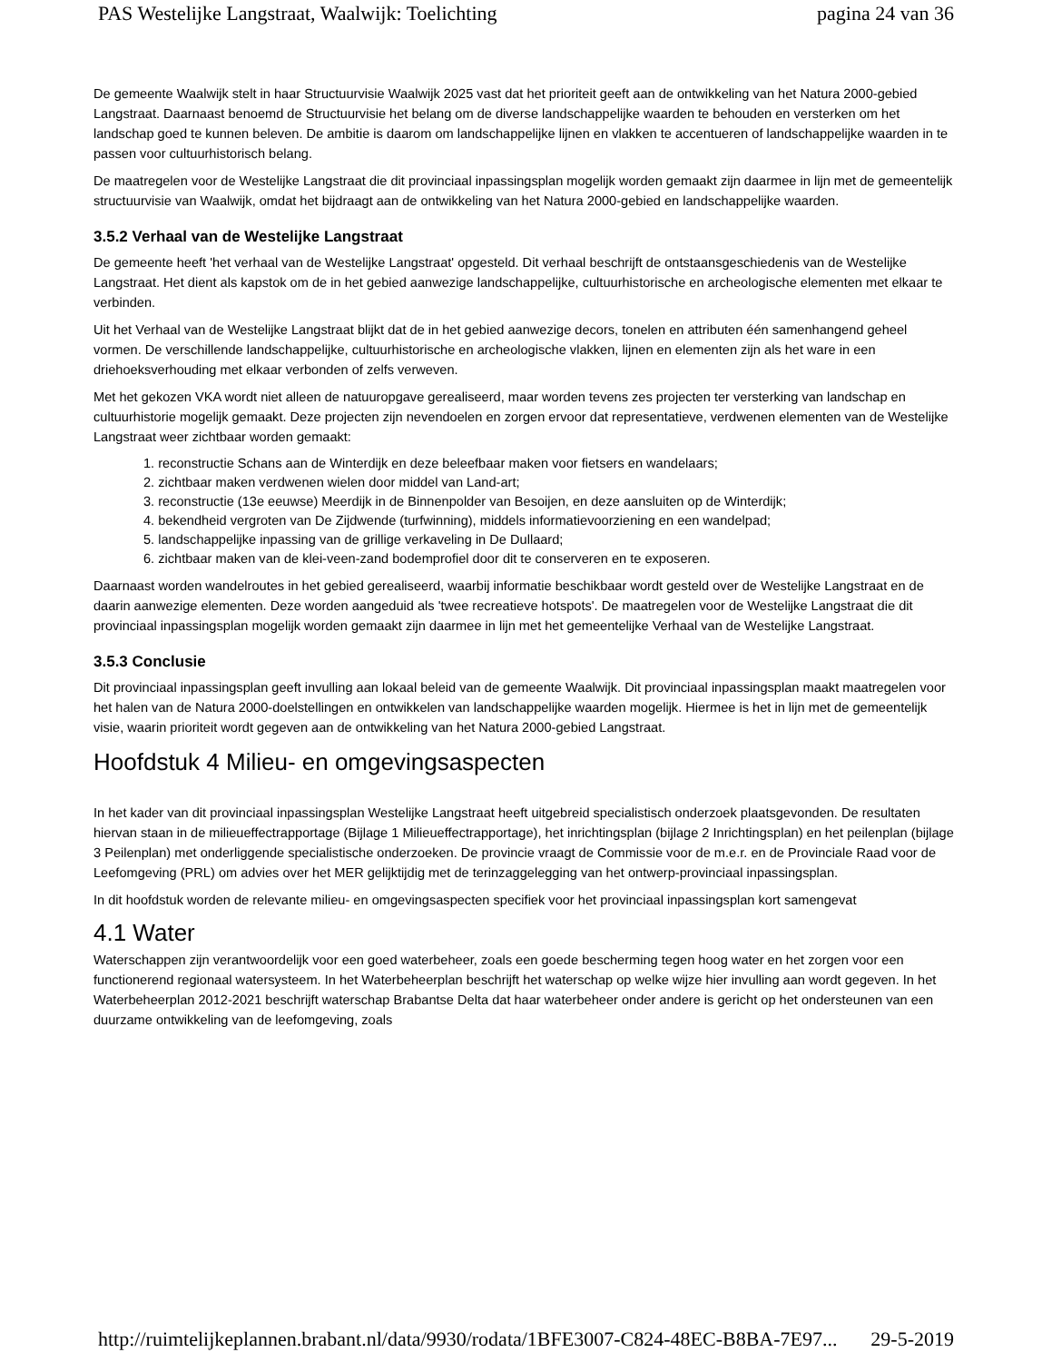PAS Westelijke Langstraat, Waalwijk: Toelichting pagina 24 van 36
De gemeente Waalwijk stelt in haar Structuurvisie Waalwijk 2025 vast dat het prioriteit geeft aan de ontwikkeling van het Natura 2000-gebied Langstraat. Daarnaast benoemd de Structuurvisie het belang om de diverse landschappelijke waarden te behouden en versterken om het landschap goed te kunnen beleven. De ambitie is daarom om landschappelijke lijnen en vlakken te accentueren of landschappelijke waarden in te passen voor cultuurhistorisch belang.
De maatregelen voor de Westelijke Langstraat die dit provinciaal inpassingsplan mogelijk worden gemaakt zijn daarmee in lijn met de gemeentelijk structuurvisie van Waalwijk, omdat het bijdraagt aan de ontwikkeling van het Natura 2000-gebied en landschappelijke waarden.
3.5.2 Verhaal van de Westelijke Langstraat
De gemeente heeft 'het verhaal van de Westelijke Langstraat' opgesteld. Dit verhaal beschrijft de ontstaansgeschiedenis van de Westelijke Langstraat. Het dient als kapstok om de in het gebied aanwezige landschappelijke, cultuurhistorische en archeologische elementen met elkaar te verbinden.
Uit het Verhaal van de Westelijke Langstraat blijkt dat de in het gebied aanwezige decors, tonelen en attributen één samenhangend geheel vormen. De verschillende landschappelijke, cultuurhistorische en archeologische vlakken, lijnen en elementen zijn als het ware in een driehoeksverhouding met elkaar verbonden of zelfs verweven.
Met het gekozen VKA wordt niet alleen de natuuropgave gerealiseerd, maar worden tevens zes projecten ter versterking van landschap en cultuurhistorie mogelijk gemaakt. Deze projecten zijn nevendoelen en zorgen ervoor dat representatieve, verdwenen elementen van de Westelijke Langstraat weer zichtbaar worden gemaakt:
1. reconstructie Schans aan de Winterdijk en deze beleefbaar maken voor fietsers en wandelaars;
2. zichtbaar maken verdwenen wielen door middel van Land-art;
3. reconstructie (13e eeuwse) Meerdijk in de Binnenpolder van Besoijen, en deze aansluiten op de Winterdijk;
4. bekendheid vergroten van De Zijdwende (turfwinning), middels informatievoorziening en een wandelpad;
5. landschappelijke inpassing van de grillige verkaveling in De Dullaard;
6. zichtbaar maken van de klei-veen-zand bodemprofiel door dit te conserveren en te exposeren.
Daarnaast worden wandelroutes in het gebied gerealiseerd, waarbij informatie beschikbaar wordt gesteld over de Westelijke Langstraat en de daarin aanwezige elementen. Deze worden aangeduid als 'twee recreatieve hotspots'. De maatregelen voor de Westelijke Langstraat die dit provinciaal inpassingsplan mogelijk worden gemaakt zijn daarmee in lijn met het gemeentelijke Verhaal van de Westelijke Langstraat.
3.5.3 Conclusie
Dit provinciaal inpassingsplan geeft invulling aan lokaal beleid van de gemeente Waalwijk. Dit provinciaal inpassingsplan maakt maatregelen voor het halen van de Natura 2000-doelstellingen en ontwikkelen van landschappelijke waarden mogelijk. Hiermee is het in lijn met de gemeentelijk visie, waarin prioriteit wordt gegeven aan de ontwikkeling van het Natura 2000-gebied Langstraat.
Hoofdstuk 4 Milieu- en omgevingsaspecten
In het kader van dit provinciaal inpassingsplan Westelijke Langstraat heeft uitgebreid specialistisch onderzoek plaatsgevonden. De resultaten hiervan staan in de milieueffectrapportage (Bijlage 1 Milieueffectrapportage), het inrichtingsplan (bijlage 2 Inrichtingsplan) en het peilenplan (bijlage 3 Peilenplan) met onderliggende specialistische onderzoeken. De provincie vraagt de Commissie voor de m.e.r. en de Provinciale Raad voor de Leefomgeving (PRL) om advies over het MER gelijktijdig met de terinzaggelegging van het ontwerp-provinciaal inpassingsplan.
In dit hoofdstuk worden de relevante milieu- en omgevingsaspecten specifiek voor het provinciaal inpassingsplan kort samengevat
4.1 Water
Waterschappen zijn verantwoordelijk voor een goed waterbeheer, zoals een goede bescherming tegen hoog water en het zorgen voor een functionerend regionaal watersysteem. In het Waterbeheerplan beschrijft het waterschap op welke wijze hier invulling aan wordt gegeven. In het Waterbeheerplan 2012-2021 beschrijft waterschap Brabantse Delta dat haar waterbeheer onder andere is gericht op het ondersteunen van een duurzame ontwikkeling van de leefomgeving, zoals
http://ruimtelijkeplannen.brabant.nl/data/9930/rodata/1BFE3007-C824-48EC-B8BA-7E97... 29-5-2019